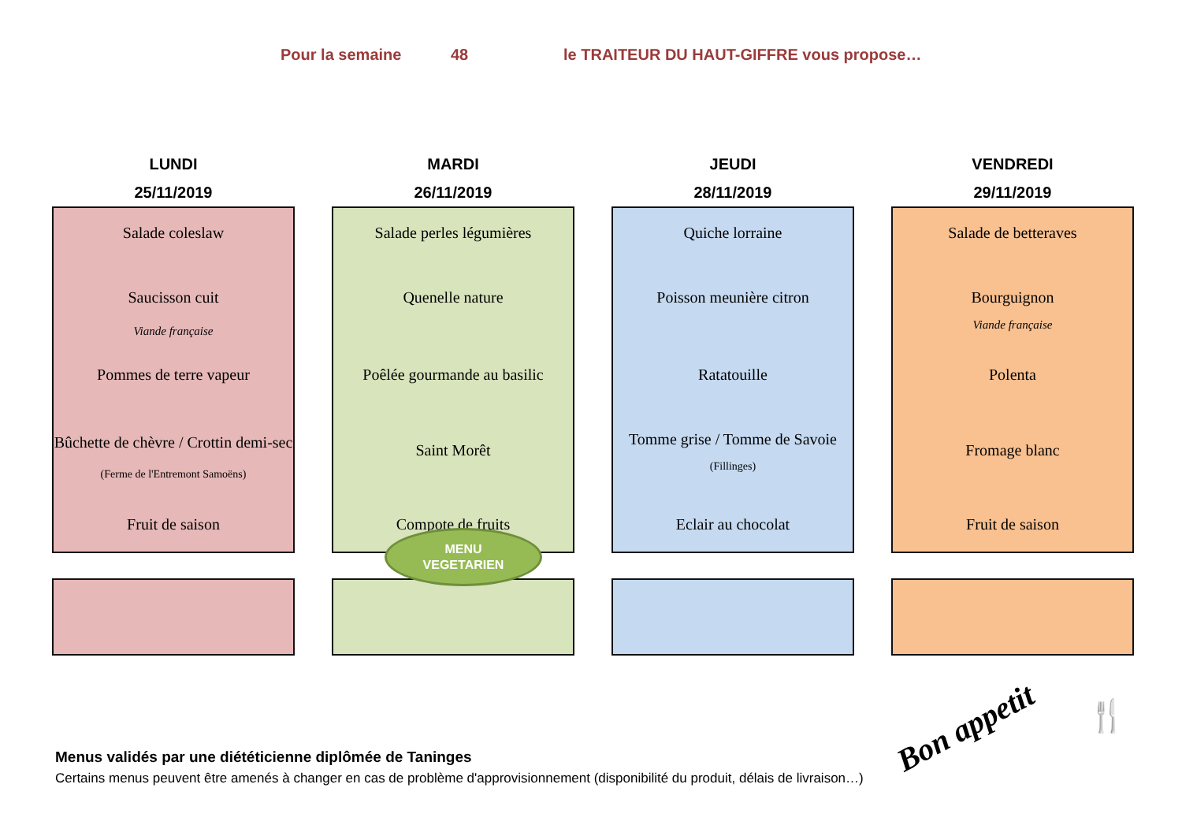Pour la semaine 48 le TRAITEUR DU HAUT-GIFFRE vous propose…
LUNDI
25/11/2019
Salade coleslaw
Saucisson cuit
Viande française
Pommes de terre vapeur
Bûchette de chèvre / Crottin demi-sec (Ferme de l'Entremont Samoëns)
Fruit de saison
MARDI
26/11/2019
Salade perles légumières
Quenelle nature
Poêlée gourmande au basilic
Saint Morêt
Compote de fruits
JEUDI
28/11/2019
Quiche lorraine
Poisson meunière citron
Ratatouille
Tomme grise / Tomme de Savoie
(Fillinges)
Eclair au chocolat
VENDREDI
29/11/2019
Salade de betteraves
Bourguignon
Viande française
Polenta
Fromage blanc
Fruit de saison
MENU
VEGETARIEN
Bon appetit 🍴
Menus validés par une diététicienne diplômée de Taninges
Certains menus peuvent être amenés à changer en cas de problème d'approvisionnement (disponibilité du produit, délais de livraison…)